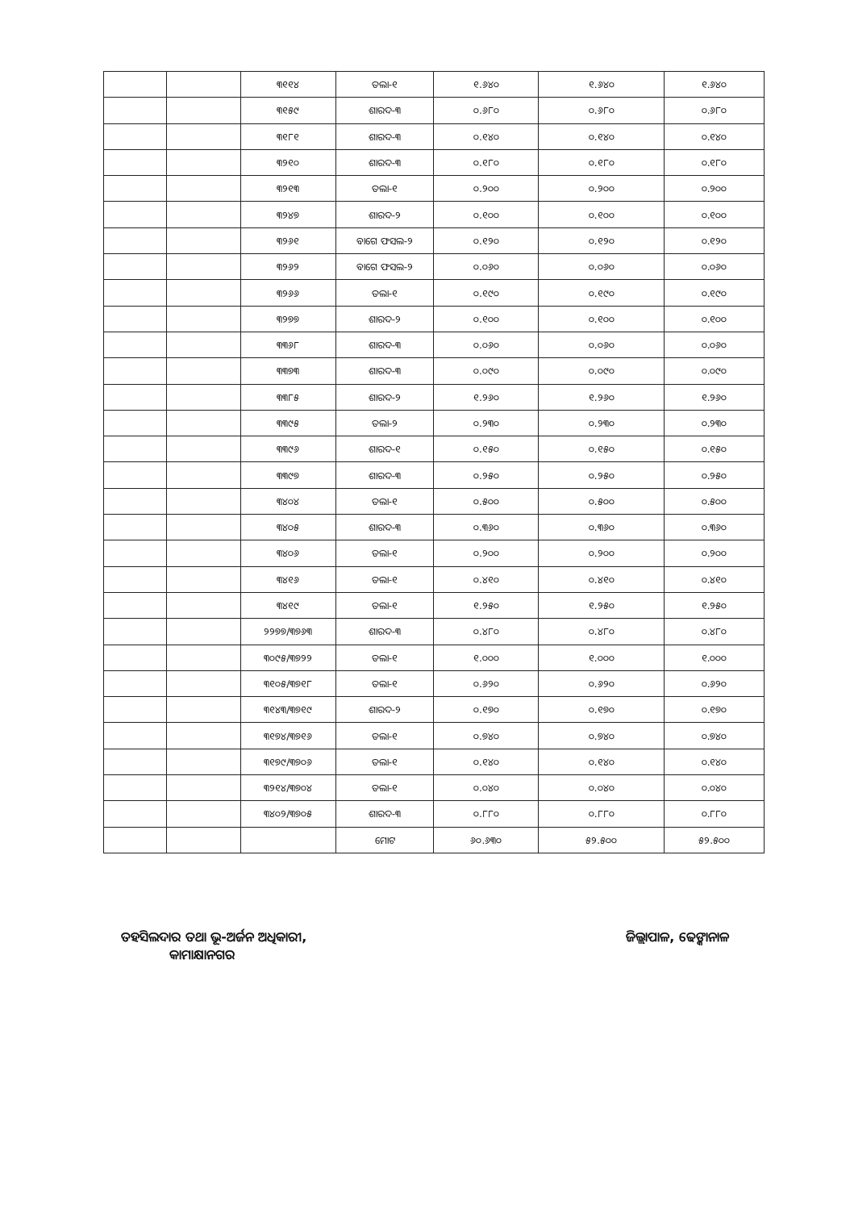| | | ୩୧୧୪ | ତଲା-୧ | ୧.୬୪୦ | ୧.୬୪୦ | ୧.୬୪୦ |
| | | ୩୧୫୯ | ଶାରଦ-୩ | ୦.୬୮୦ | ୦.୬୮୦ | ୦.୬୮୦ |
| | | ୩୧୮୧ | ଶାରଦ-୩ | ୦.୧୪୦ | ୦.୧୪୦ | ୦.୧୪୦ |
| | | ୩୨୧୦ | ଶାରଦ-୩ | ୦.୧୮୦ | ୦.୧୮୦ | ୦.୧୮୦ |
| | | ୩୨୧୩ | ତଲା-୧ | ୦.୨୦୦ | ୦.୨୦୦ | ୦.୨୦୦ |
| | | ୩୨୪୭ | ଶାରଦ-୨ | ୦.୧୦୦ | ୦.୧୦୦ | ୦.୧୦୦ |
| | | ୩୨୬୧ | ବାଗେ ଫସଲ-୨ | ୦.୧୨୦ | ୦.୧୨୦ | ୦.୧୨୦ |
| | | ୩୨୬୨ | ବାଗେ ଫସଲ-୨ | ୦.୦୬୦ | ୦.୦୬୦ | ୦.୦୬୦ |
| | | ୩୨୬୬ | ତଲା-୧ | ୦.୧୯୦ | ୦.୧୯୦ | ୦.୧୯୦ |
| | | ୩୨୭୭ | ଶାରଦ-୨ | ୦.୧୦୦ | ୦.୧୦୦ | ୦.୧୦୦ |
| | | ୩୩୬୮ | ଶାରଦ-୩ | ୦.୦୬୦ | ୦.୦୬୦ | ୦.୦୬୦ |
| | | ୩୩୭୩ | ଶାରଦ-୩ | ୦.୦୯୦ | ୦.୦୯୦ | ୦.୦୯୦ |
| | | ୩୩୮୫ | ଶାରଦ-୨ | ୧.୨୬୦ | ୧.୨୬୦ | ୧.୨୬୦ |
| | | ୩୩୯୫ | ତଲା-୨ | ୦.୨୩୦ | ୦.୨୩୦ | ୦.୨୩୦ |
| | | ୩୩୯୬ | ଶାରଦ-୧ | ୦.୧୫୦ | ୦.୧୫୦ | ୦.୧୫୦ |
| | | ୩୩୯୭ | ଶାରଦ-୩ | ୦.୨୫୦ | ୦.୨୫୦ | ୦.୨୫୦ |
| | | ୩୪୦୪ | ତଲା-୧ | ୦.୫୦୦ | ୦.୫୦୦ | ୦.୫୦୦ |
| | | ୩୪୦୫ | ଶାରଦ-୩ | ୦.୩୬୦ | ୦.୩୬୦ | ୦.୩୬୦ |
| | | ୩୪୦୬ | ତଲା-୧ | ୦.୨୦୦ | ୦.୨୦୦ | ୦.୨୦୦ |
| | | ୩୪୧୬ | ତଲା-୧ | ୦.୪୧୦ | ୦.୪୧୦ | ୦.୪୧୦ |
| | | ୩୪୧୯ | ତଲା-୧ | ୧.୨୫୦ | ୧.୨୫୦ | ୧.୨୫୦ |
| | | ୨୨୭୭/୩୭୬୩ | ଶାରଦ-୩ | ୦.୪୮୦ | ୦.୪୮୦ | ୦.୪୮୦ |
| | | ୩୦୯୫/୩୭୨୨ | ତଲା-୧ | ୧.୦୦୦ | ୧.୦୦୦ | ୧.୦୦୦ |
| | | ୩୧୦୫/୩୭୧୮ | ତଲା-୧ | ୦.୬୨୦ | ୦.୬୨୦ | ୦.୬୨୦ |
| | | ୩୧୪୩/୩୭୧୯ | ଶାରଦ-୨ | ୦.୧୭୦ | ୦.୧୭୦ | ୦.୧୭୦ |
| | | ୩୧୭୪/୩୭୧୬ | ତଲା-୧ | ୦.୭୪୦ | ୦.୭୪୦ | ୦.୭୪୦ |
| | | ୩୧୭୯/୩୭୦୬ | ତଲା-୧ | ୦.୧୪୦ | ୦.୧୪୦ | ୦.୧୪୦ |
| | | ୩୨୧୪/୩୭୦୪ | ତଲା-୧ | ୦.୦୪୦ | ୦.୦୪୦ | ୦.୦୪୦ |
| | | ୩୪୦୨/୩୭୦୫ | ଶାରଦ-୩ | ୦.୮୮୦ | ୦.୮୮୦ | ୦.୮୮୦ |
| | | | ମୋଟ | ୬୦.୬୩୦ | ୫୨.୫୦୦ | ୫୨.୫୦୦ |
ତହସିଲଦାର ତଥା ଭୂ-ଅର୍ଜନ ଅଧିକାରୀ,
କାମାକ୍ଷାନଗର
ଜିଲ୍ଲାପାଳ, ଢେଙ୍କାନାଳ